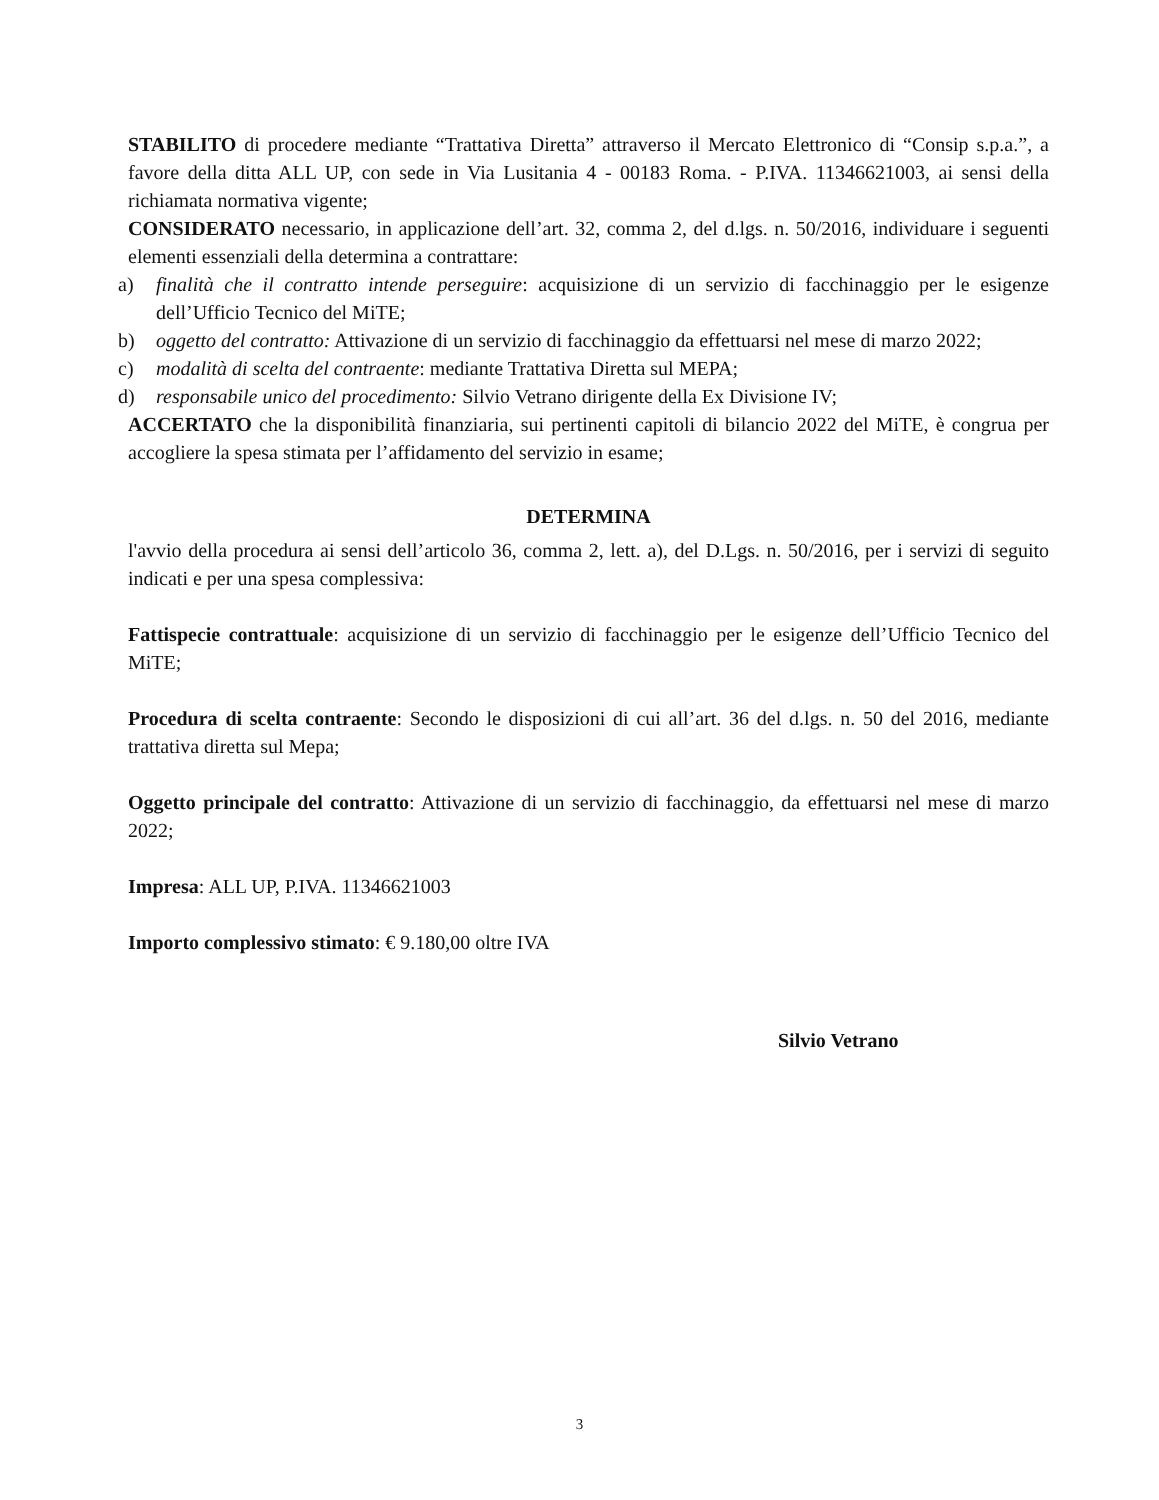STABILITO di procedere mediante “Trattativa Diretta” attraverso il Mercato Elettronico di “Consip s.p.a.”, a favore della ditta ALL UP, con sede in Via Lusitania 4 - 00183 Roma. - P.IVA. 11346621003, ai sensi della richiamata normativa vigente;
CONSIDERATO necessario, in applicazione dell’art. 32, comma 2, del d.lgs. n. 50/2016, individuare i seguenti elementi essenziali della determina a contrattare:
a) finalità che il contratto intende perseguire: acquisizione di un servizio di facchinaggio per le esigenze dell’Ufficio Tecnico del MiTE;
b) oggetto del contratto: Attivazione di un servizio di facchinaggio da effettuarsi nel mese di marzo 2022;
c) modalità di scelta del contraente: mediante Trattativa Diretta sul MEPA;
d) responsabile unico del procedimento: Silvio Vetrano dirigente della Ex Divisione IV;
ACCERTATO che la disponibilità finanziaria, sui pertinenti capitoli di bilancio 2022 del MiTE, è congrua per accogliere la spesa stimata per l’affidamento del servizio in esame;
DETERMINA
l'avvio della procedura ai sensi dell’articolo 36, comma 2, lett. a), del D.Lgs. n. 50/2016, per i servizi di seguito indicati e per una spesa complessiva:
Fattispecie contrattuale: acquisizione di un servizio di facchinaggio per le esigenze dell’Ufficio Tecnico del MiTE;
Procedura di scelta contraente: Secondo le disposizioni di cui all’art. 36 del d.lgs. n. 50 del 2016, mediante trattativa diretta sul Mepa;
Oggetto principale del contratto: Attivazione di un servizio di facchinaggio, da effettuarsi nel mese di marzo 2022;
Impresa: ALL UP, P.IVA. 11346621003
Importo complessivo stimato: € 9.180,00 oltre IVA
Silvio Vetrano
3